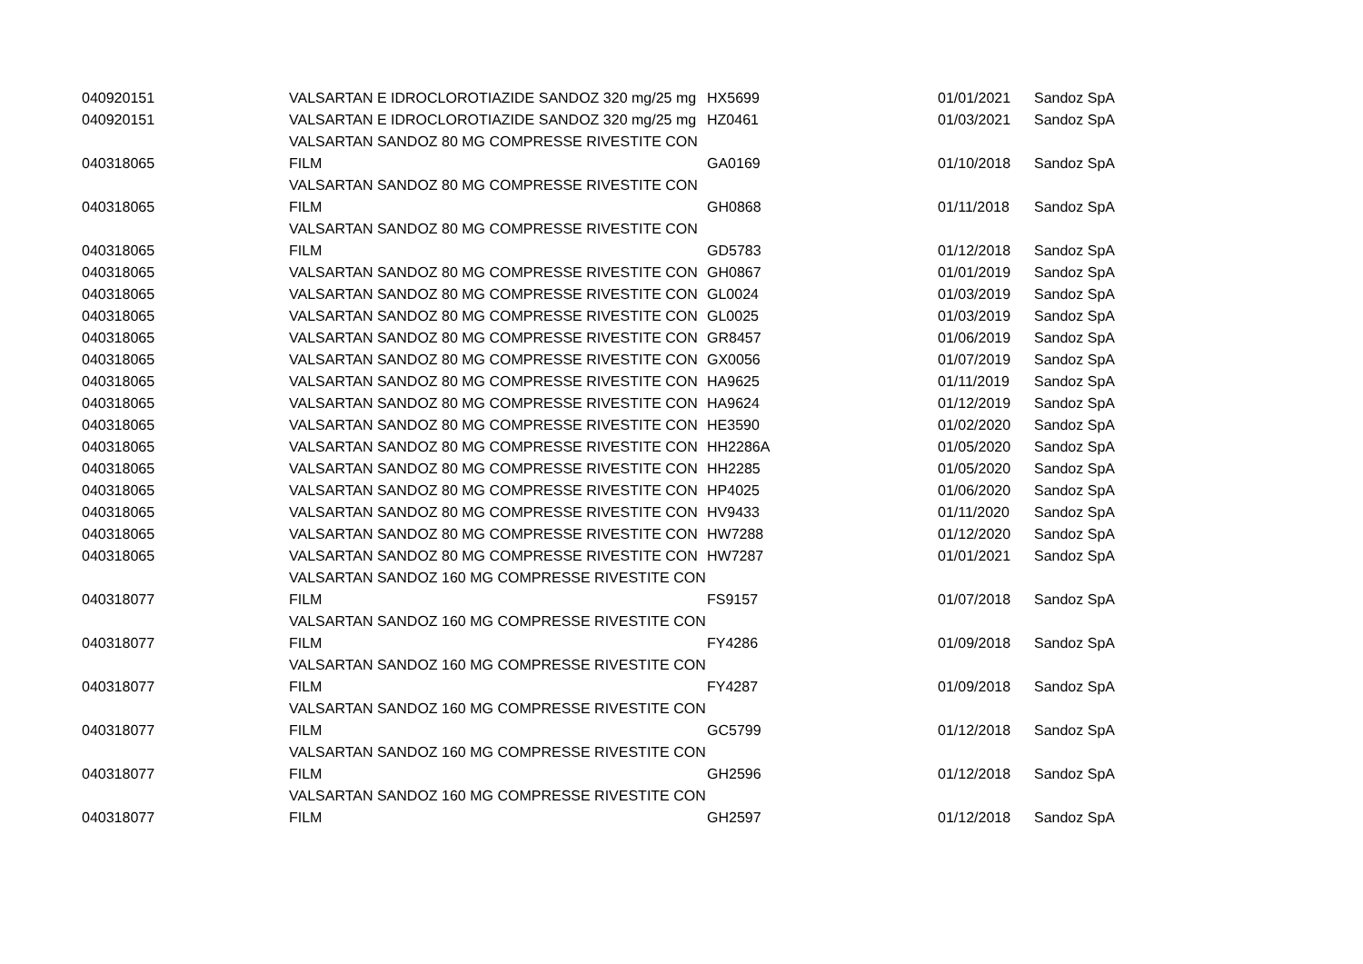| 040920151 | VALSARTAN E IDROCLOROTIAZIDE SANDOZ 320 mg/25 mg | HX5699 | 01/01/2021 | Sandoz SpA |
| 040920151 | VALSARTAN E IDROCLOROTIAZIDE SANDOZ 320 mg/25 mg | HZ0461 | 01/03/2021 | Sandoz SpA |
| 040318065 | VALSARTAN SANDOZ 80 MG COMPRESSE RIVESTITE CON FILM | GA0169 | 01/10/2018 | Sandoz SpA |
| 040318065 | VALSARTAN SANDOZ 80 MG COMPRESSE RIVESTITE CON FILM | GH0868 | 01/11/2018 | Sandoz SpA |
| 040318065 | VALSARTAN SANDOZ 80 MG COMPRESSE RIVESTITE CON FILM | GD5783 | 01/12/2018 | Sandoz SpA |
| 040318065 | VALSARTAN SANDOZ 80 MG COMPRESSE RIVESTITE CON | GH0867 | 01/01/2019 | Sandoz SpA |
| 040318065 | VALSARTAN SANDOZ 80 MG COMPRESSE RIVESTITE CON | GL0024 | 01/03/2019 | Sandoz SpA |
| 040318065 | VALSARTAN SANDOZ 80 MG COMPRESSE RIVESTITE CON | GL0025 | 01/03/2019 | Sandoz SpA |
| 040318065 | VALSARTAN SANDOZ 80 MG COMPRESSE RIVESTITE CON | GR8457 | 01/06/2019 | Sandoz SpA |
| 040318065 | VALSARTAN SANDOZ 80 MG COMPRESSE RIVESTITE CON | GX0056 | 01/07/2019 | Sandoz SpA |
| 040318065 | VALSARTAN SANDOZ 80 MG COMPRESSE RIVESTITE CON | HA9625 | 01/11/2019 | Sandoz SpA |
| 040318065 | VALSARTAN SANDOZ 80 MG COMPRESSE RIVESTITE CON | HA9624 | 01/12/2019 | Sandoz SpA |
| 040318065 | VALSARTAN SANDOZ 80 MG COMPRESSE RIVESTITE CON | HE3590 | 01/02/2020 | Sandoz SpA |
| 040318065 | VALSARTAN SANDOZ 80 MG COMPRESSE RIVESTITE CON | HH2286A | 01/05/2020 | Sandoz SpA |
| 040318065 | VALSARTAN SANDOZ 80 MG COMPRESSE RIVESTITE CON | HH2285 | 01/05/2020 | Sandoz SpA |
| 040318065 | VALSARTAN SANDOZ 80 MG COMPRESSE RIVESTITE CON | HP4025 | 01/06/2020 | Sandoz SpA |
| 040318065 | VALSARTAN SANDOZ 80 MG COMPRESSE RIVESTITE CON | HV9433 | 01/11/2020 | Sandoz SpA |
| 040318065 | VALSARTAN SANDOZ 80 MG COMPRESSE RIVESTITE CON | HW7288 | 01/12/2020 | Sandoz SpA |
| 040318065 | VALSARTAN SANDOZ 80 MG COMPRESSE RIVESTITE CON | HW7287 | 01/01/2021 | Sandoz SpA |
| 040318077 | VALSARTAN SANDOZ 160 MG COMPRESSE RIVESTITE CON FILM | FS9157 | 01/07/2018 | Sandoz SpA |
| 040318077 | VALSARTAN SANDOZ 160 MG COMPRESSE RIVESTITE CON FILM | FY4286 | 01/09/2018 | Sandoz SpA |
| 040318077 | VALSARTAN SANDOZ 160 MG COMPRESSE RIVESTITE CON FILM | FY4287 | 01/09/2018 | Sandoz SpA |
| 040318077 | VALSARTAN SANDOZ 160 MG COMPRESSE RIVESTITE CON FILM | GC5799 | 01/12/2018 | Sandoz SpA |
| 040318077 | VALSARTAN SANDOZ 160 MG COMPRESSE RIVESTITE CON FILM | GH2596 | 01/12/2018 | Sandoz SpA |
| 040318077 | VALSARTAN SANDOZ 160 MG COMPRESSE RIVESTITE CON FILM | GH2597 | 01/12/2018 | Sandoz SpA |